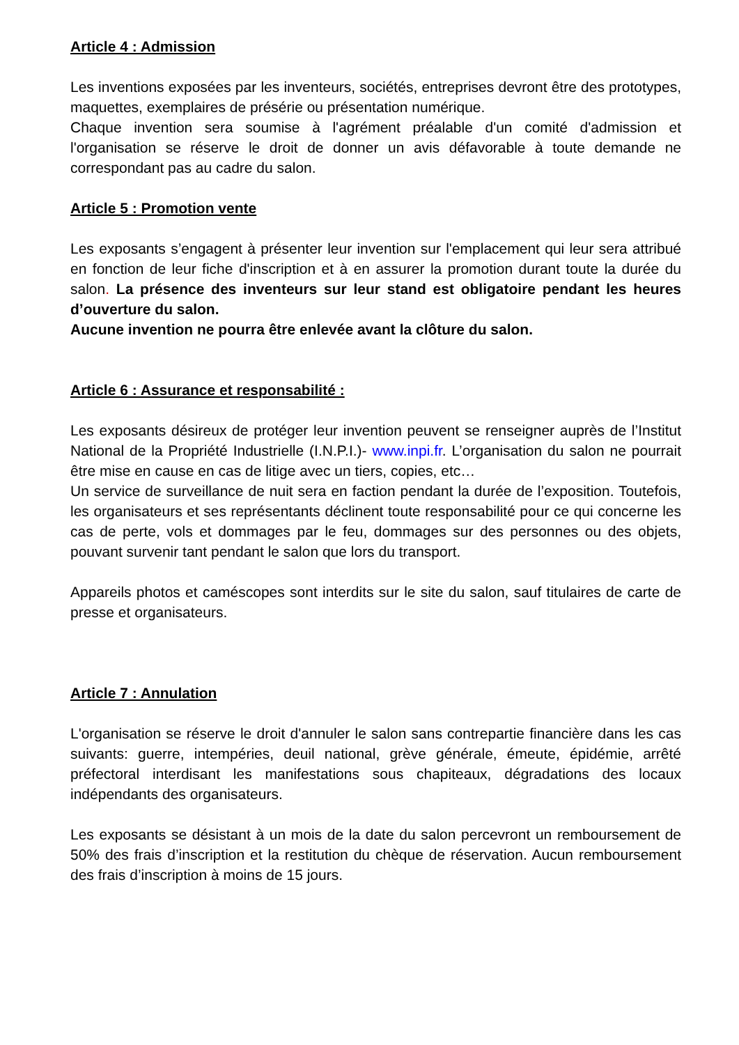Article 4 : Admission
Les inventions exposées par les inventeurs, sociétés, entreprises devront être des prototypes, maquettes, exemplaires de présérie ou présentation numérique.
Chaque invention sera soumise à l'agrément préalable d'un comité d'admission et l'organisation se réserve le droit de donner un avis défavorable à toute demande ne correspondant pas au cadre du salon.
Article 5 : Promotion vente
Les exposants s’engagent à présenter leur invention sur l'emplacement qui leur sera attribué en fonction de leur fiche d'inscription et à en assurer la promotion durant toute la durée du salon. La présence des inventeurs sur leur stand est obligatoire pendant les heures d’ouverture du salon.
Aucune invention ne pourra être enlevée avant la clôture du salon.
Article 6 : Assurance et responsabilité :
Les exposants désireux de protéger leur invention peuvent se renseigner auprès de l’Institut National de la Propriété Industrielle (I.N.P.I.)- www.inpi.fr. L’organisation du salon ne pourrait être mise en cause en cas de litige avec un tiers, copies, etc…
Un service de surveillance de nuit sera en faction pendant la durée de l’exposition. Toutefois, les organisateurs et ses représentants déclinent toute responsabilité pour ce qui concerne les cas de perte, vols et dommages par le feu, dommages sur des personnes ou des objets, pouvant survenir tant pendant le salon que lors du transport.
Appareils photos et caméscopes sont interdits sur le site du salon, sauf titulaires de carte de presse et organisateurs.
Article 7 : Annulation
L'organisation se réserve le droit d'annuler le salon sans contrepartie financière dans les cas suivants: guerre, intempéries, deuil national, grève générale, émeute, épidémie, arrêté préfectoral interdisant les manifestations sous chapiteaux, dégradations des locaux indépendants des organisateurs.
Les exposants se désistant à un mois de la date du salon percevront un remboursement de 50% des frais d’inscription et la restitution du chèque de réservation. Aucun remboursement des frais d’inscription à moins de 15 jours.